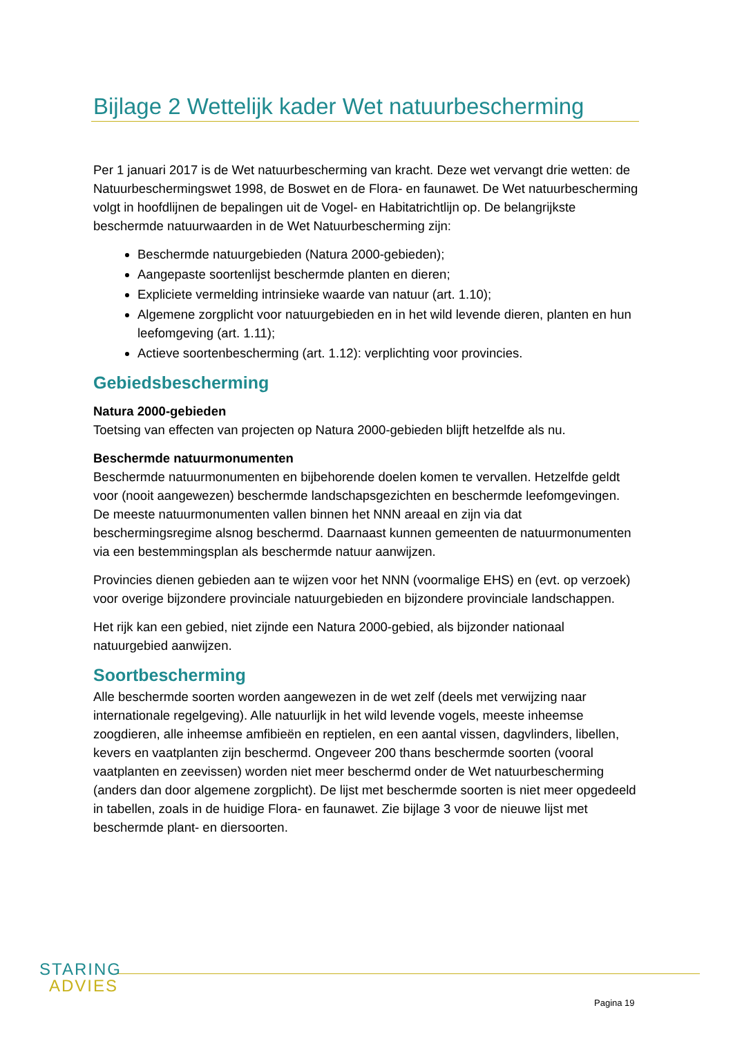Bijlage 2 Wettelijk kader Wet natuurbescherming
Per 1 januari 2017 is de Wet natuurbescherming van kracht. Deze wet vervangt drie wetten: de Natuurbeschermingswet 1998, de Boswet en de Flora- en faunawet. De Wet natuurbescherming volgt in hoofdlijnen de bepalingen uit de Vogel- en Habitatrichtlijn op. De belangrijkste beschermde natuurwaarden in de Wet Natuurbescherming zijn:
Beschermde natuurgebieden (Natura 2000-gebieden);
Aangepaste soortenlijst beschermde planten en dieren;
Expliciete vermelding intrinsieke waarde van natuur (art. 1.10);
Algemene zorgplicht voor natuurgebieden en in het wild levende dieren, planten en hun leefomgeving (art. 1.11);
Actieve soortenbescherming (art. 1.12): verplichting voor provincies.
Gebiedsbescherming
Natura 2000-gebieden
Toetsing van effecten van projecten op Natura 2000-gebieden blijft hetzelfde als nu.
Beschermde natuurmonumenten
Beschermde natuurmonumenten en bijbehorende doelen komen te vervallen. Hetzelfde geldt voor (nooit aangewezen) beschermde landschapsgezichten en beschermde leefomgevingen. De meeste natuurmonumenten vallen binnen het NNN areaal en zijn via dat beschermingsregime alsnog beschermd. Daarnaast kunnen gemeenten de natuurmonumenten via een bestemmingsplan als beschermde natuur aanwijzen.
Provincies dienen gebieden aan te wijzen voor het NNN (voormalige EHS) en (evt. op verzoek) voor overige bijzondere provinciale natuurgebieden en bijzondere provinciale landschappen.
Het rijk kan een gebied, niet zijnde een Natura 2000-gebied, als bijzonder nationaal natuurgebied aanwijzen.
Soortbescherming
Alle beschermde soorten worden aangewezen in de wet zelf (deels met verwijzing naar internationale regelgeving). Alle natuurlijk in het wild levende vogels, meeste inheemse zoogdieren, alle inheemse amfibieën en reptielen, en een aantal vissen, dagvlinders, libellen, kevers en vaatplanten zijn beschermd. Ongeveer 200 thans beschermde soorten (vooral vaatplanten en zeevissen) worden niet meer beschermd onder de Wet natuurbescherming (anders dan door algemene zorgplicht). De lijst met beschermde soorten is niet meer opgedeeld in tabellen, zoals in de huidige Flora- en faunawet. Zie bijlage 3 voor de nieuwe lijst met beschermde plant- en diersoorten.
STARING
ADVIES
Pagina 19